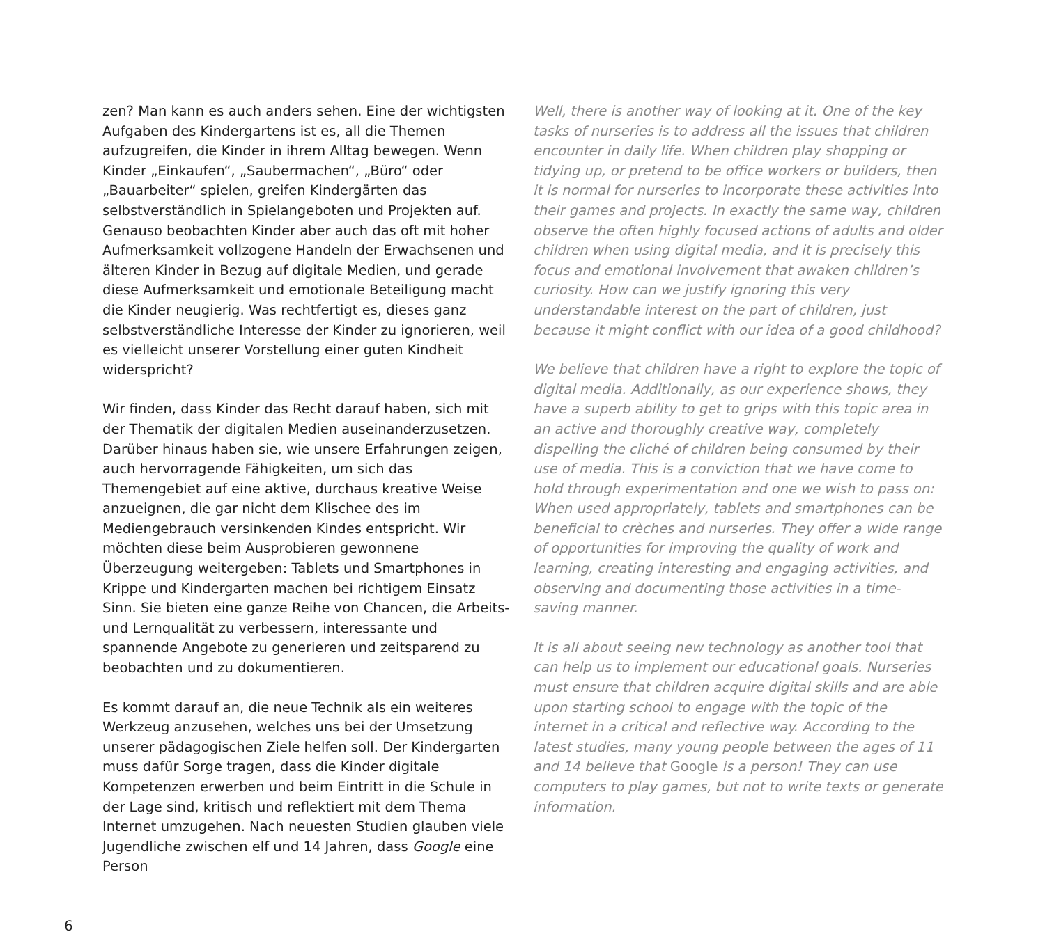zen? Man kann es auch anders sehen. Eine der wichtigsten Aufgaben des Kindergartens ist es, all die Themen aufzugreifen, die Kinder in ihrem Alltag bewegen. Wenn Kinder „Einkaufen“, „Saubermachen“, „Büro“ oder „Bauarbeiter“ spielen, greifen Kindergärten das selbstverständlich in Spielangeboten und Projekten auf. Genauso beobachten Kinder aber auch das oft mit hoher Aufmerksamkeit vollzogene Handeln der Erwachsenen und älteren Kinder in Bezug auf digitale Medien, und gerade diese Aufmerksamkeit und emotionale Beteiligung macht die Kinder neugierig. Was rechtfertigt es, dieses ganz selbstverständliche Interesse der Kinder zu ignorieren, weil es vielleicht unserer Vorstellung einer guten Kindheit widerspricht?
Wir finden, dass Kinder das Recht darauf haben, sich mit der Thematik der digitalen Medien auseinanderzusetzen. Darüber hinaus haben sie, wie unsere Erfahrungen zeigen, auch hervorragende Fähigkeiten, um sich das Themengebiet auf eine aktive, durchaus kreative Weise anzueignen, die gar nicht dem Klischee des im Mediengebrauch versinkenden Kindes entspricht. Wir möchten diese beim Ausprobieren gewonnene Überzeugung weitergeben: Tablets und Smartphones in Krippe und Kindergarten machen bei richtigem Einsatz Sinn. Sie bieten eine ganze Reihe von Chancen, die Arbeits- und Lernqualität zu verbessern, interessante und spannende Angebote zu generieren und zeitsparend zu beobachten und zu dokumentieren.
Es kommt darauf an, die neue Technik als ein weiteres Werkzeug anzusehen, welches uns bei der Umsetzung unserer pädagogischen Ziele helfen soll. Der Kindergarten muss dafür Sorge tragen, dass die Kinder digitale Kompetenzen erwerben und beim Eintritt in die Schule in der Lage sind, kritisch und reflektiert mit dem Thema Internet umzugehen. Nach neuesten Studien glauben viele Jugendliche zwischen elf und 14 Jahren, dass Google eine Person
Well, there is another way of looking at it. One of the key tasks of nurseries is to address all the issues that children encounter in daily life. When children play shopping or tidying up, or pretend to be office workers or builders, then it is normal for nurseries to incorporate these activities into their games and projects. In exactly the same way, children observe the often highly focused actions of adults and older children when using digital media, and it is precisely this focus and emotional involvement that awaken children’s curiosity. How can we justify ignoring this very understandable interest on the part of children, just because it might conflict with our idea of a good childhood?
We believe that children have a right to explore the topic of digital media. Additionally, as our experience shows, they have a superb ability to get to grips with this topic area in an active and thoroughly creative way, completely dispelling the cliché of children being consumed by their use of media. This is a conviction that we have come to hold through experimentation and one we wish to pass on: When used appropriately, tablets and smartphones can be beneficial to crèches and nurseries. They offer a wide range of opportunities for improving the quality of work and learning, creating interesting and engaging activities, and observing and documenting those activities in a time-saving manner.
It is all about seeing new technology as another tool that can help us to implement our educational goals. Nurseries must ensure that children acquire digital skills and are able upon starting school to engage with the topic of the internet in a critical and reflective way. According to the latest studies, many young people between the ages of 11 and 14 believe that Google is a person! They can use computers to play games, but not to write texts or generate information.
6